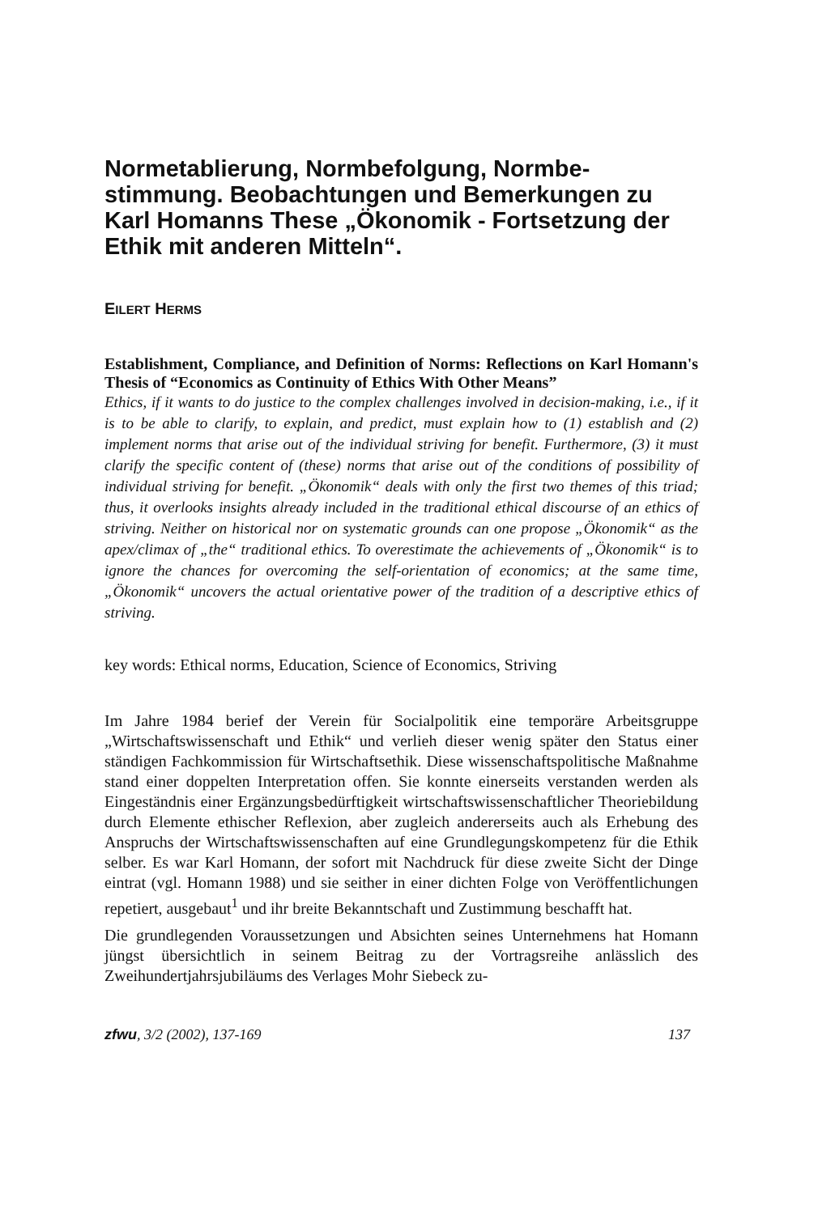Normetablierung, Normbefolgung, Normbe­stimmung. Beobachtungen und Bemerkungen zu Karl Homanns These „Ökonomik - Fortset­zung der Ethik mit anderen Mitteln“.
EILERT HERMS
Establishment, Compliance, and Definition of Norms: Reflections on Karl Homann's Thesis of “Economics as Continuity of Ethics With Other Means”
Ethics, if it wants to do justice to the complex challenges involved in decision-making, i.e., if it is to be able to clarify, to explain, and predict, must explain how to (1) establish and (2) implement norms that arise out of the individual striving for benefit. Furthermore, (3) it must clarify the specific content of (these) norms that arise out of the conditions of possi­bility of individual striving for benefit. „Ökonomik“ deals with only the first two themes of this triad; thus, it overlooks insights already included in the traditional ethical dis­course of an ethics of striving. Neither on historical nor on systematic grounds can one propose „Ökonomik“ as the apex/climax of „the“ traditional ethics. To overestimate the achievements of „Ökonomik“ is to ignore the chances for overcoming the self-orientation of economics; at the same time, „Ökonomik“ uncovers the actual orientative power of the tradition of a descriptive ethics of striving.
key words: Ethical norms, Education, Science of Economics, Striving
Im Jahre 1984 berief der Verein für Socialpolitik eine temporäre Arbeits­gruppe „Wirtschaftswissenschaft und Ethik“ und verlieh dieser wenig spä­ter den Status einer ständigen Fachkommission für Wirtschaftsethik. Diese wissenschaftspolitische Maßnahme stand einer doppelten Interpretation offen. Sie konnte einerseits verstanden werden als Eingeständnis einer Er­gänzungsbedürftigkeit wirtschaftswissenschaftlicher Theoriebildung durch Elemente ethischer Reflexion, aber zugleich andererseits auch als Erhebung des Anspruchs der Wirtschaftswissenschaften auf eine Grundlegungskom­petenz für die Ethik selber. Es war Karl Homann, der sofort mit Nach­druck für diese zweite Sicht der Dinge eintrat (vgl. Homann 1988) und sie seither in einer dichten Folge von Veröffentlichungen repetiert, ausgebaut<sup>1</sup> und ihr breite Bekanntschaft und Zustimmung beschafft hat.
Die grundlegenden Voraussetzungen und Absichten seines Unternehmens hat Homann jüngst übersichtlich in seinem Beitrag zu der Vortragsreihe anlässlich des Zweihundertjahrsjubiläums des Verlages Mohr Siebeck zu-
zfwu, 3/2 (2002), 137-169 137